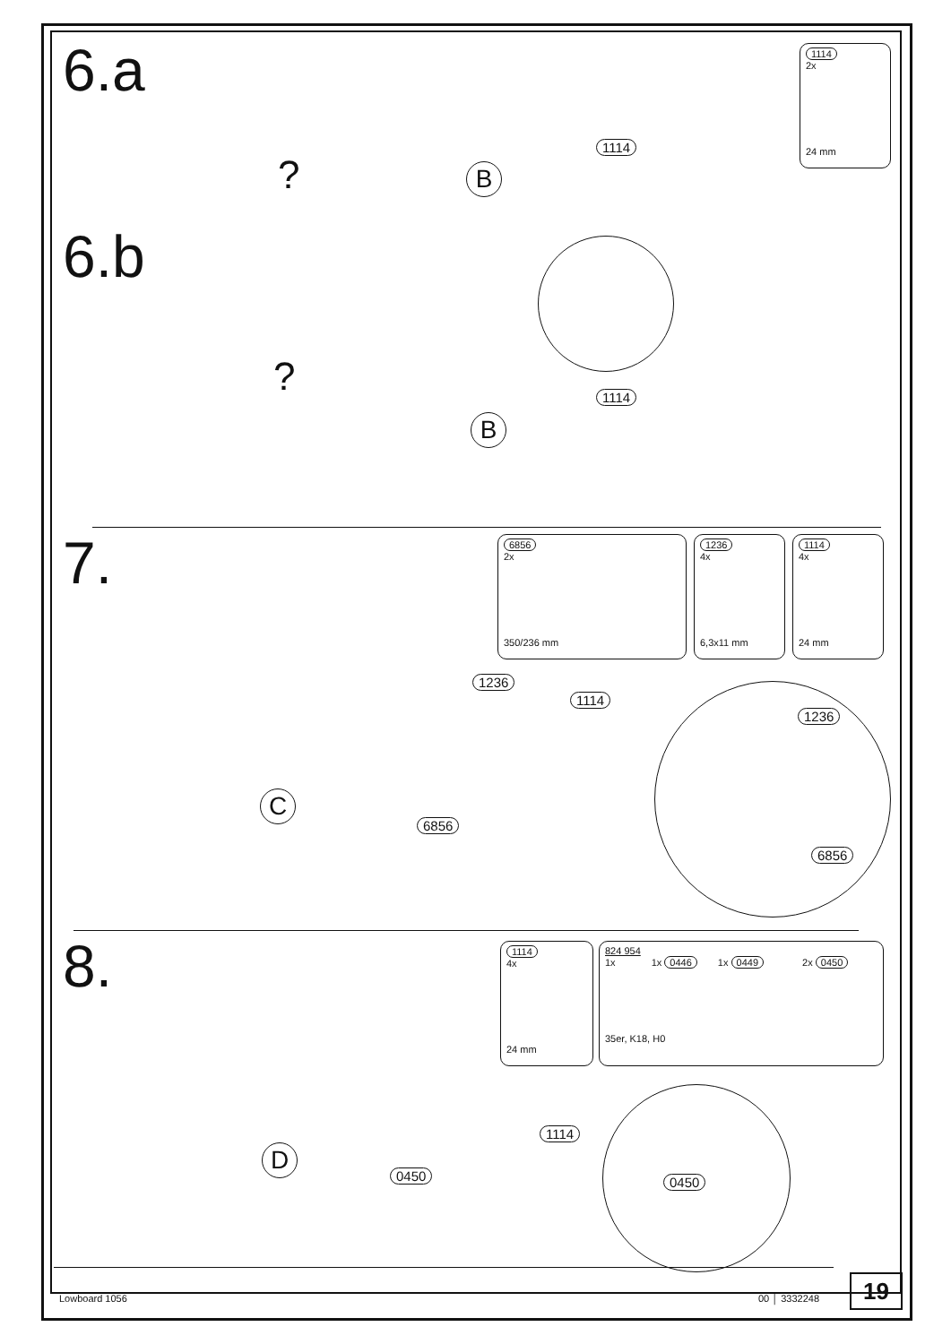6.a
1114
2x
24 mm
1114
B
?
6.b
? 1114
B
7.
6856
2x
350/236 mm
1236
4x
6,3x11 mm
1114
4x
24 mm
1236
1114
1236
C
6856
6856
8.
1114
4x
24 mm
824 954
1x 1x 0446 1x 0449 2x 0450
35er, K18, H0
1114
D
0450 0450
Lowboard 1056 00 │ 3332248 19